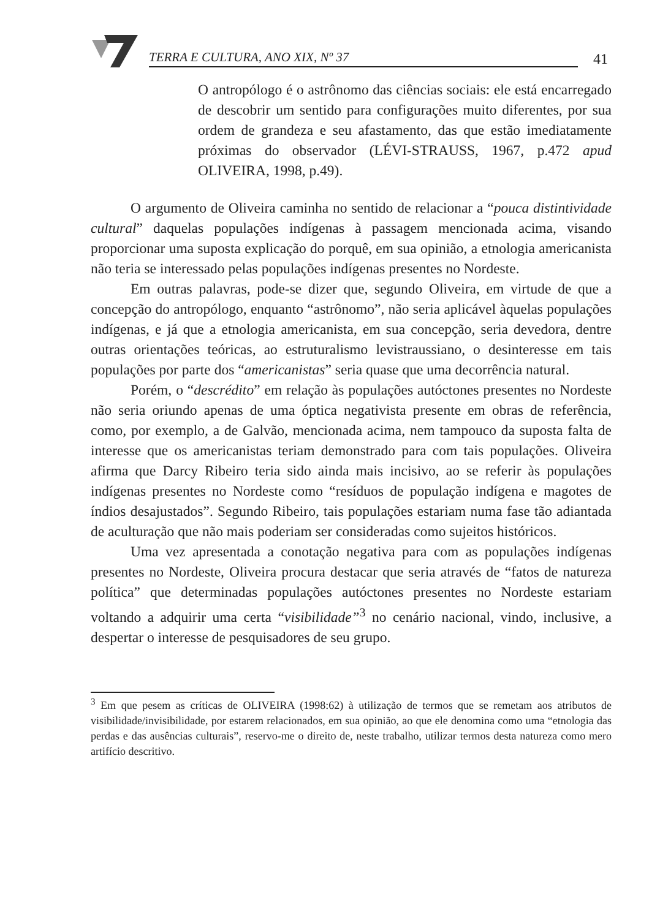TERRA E CULTURA, ANO XIX, Nº 37
41
O antropólogo é o astrônomo das ciências sociais: ele está encarregado de descobrir um sentido para configurações muito diferentes, por sua ordem de grandeza e seu afastamento, das que estão imediatamente próximas do observador (LÉVI-STRAUSS, 1967, p.472 apud OLIVEIRA, 1998, p.49).
O argumento de Oliveira caminha no sentido de relacionar a “pouca distintividade cultural” daquelas populações indígenas à passagem mencionada acima, visando proporcionar uma suposta explicação do porquê, em sua opinião, a etnologia americanista não teria se interessado pelas populações indígenas presentes no Nordeste.
Em outras palavras, pode-se dizer que, segundo Oliveira, em virtude de que a concepção do antropólogo, enquanto “astrônomo”, não seria aplicável àquelas populações indígenas, e já que a etnologia americanista, em sua concepção, seria devedora, dentre outras orientações teóricas, ao estruturalismo levistraussiano, o desinteresse em tais populações por parte dos “americanistas” seria quase que uma decorrência natural.
Porém, o “descrédito” em relação às populações autóctones presentes no Nordeste não seria oriundo apenas de uma óptica negativista presente em obras de referência, como, por exemplo, a de Galvão, mencionada acima, nem tampouco da suposta falta de interesse que os americanistas teriam demonstrado para com tais populações. Oliveira afirma que Darcy Ribeiro teria sido ainda mais incisivo, ao se referir às populações indígenas presentes no Nordeste como “resíduos de população indígena e magotes de índios desajustados”. Segundo Ribeiro, tais populações estariam numa fase tão adiantada de aculturação que não mais poderiam ser consideradas como sujeitos históricos.
Uma vez apresentada a conotação negativa para com as populações indígenas presentes no Nordeste, Oliveira procura destacar que seria através de “fatos de natureza política” que determinadas populações autóctones presentes no Nordeste estariam voltando a adquirir uma certa “visibilidade”<sup>3</sup> no cenário nacional, vindo, inclusive, a despertar o interesse de pesquisadores de seu grupo.
<sup>3</sup> Em que pesem as críticas de OLIVEIRA (1998:62) à utilização de termos que se remetam aos atributos de visibilidade/invisibilidade, por estarem relacionados, em sua opinião, ao que ele denomina como uma “etnologia das perdas e das ausências culturais”, reservo-me o direito de, neste trabalho, utilizar termos desta natureza como mero artifício descritivo.